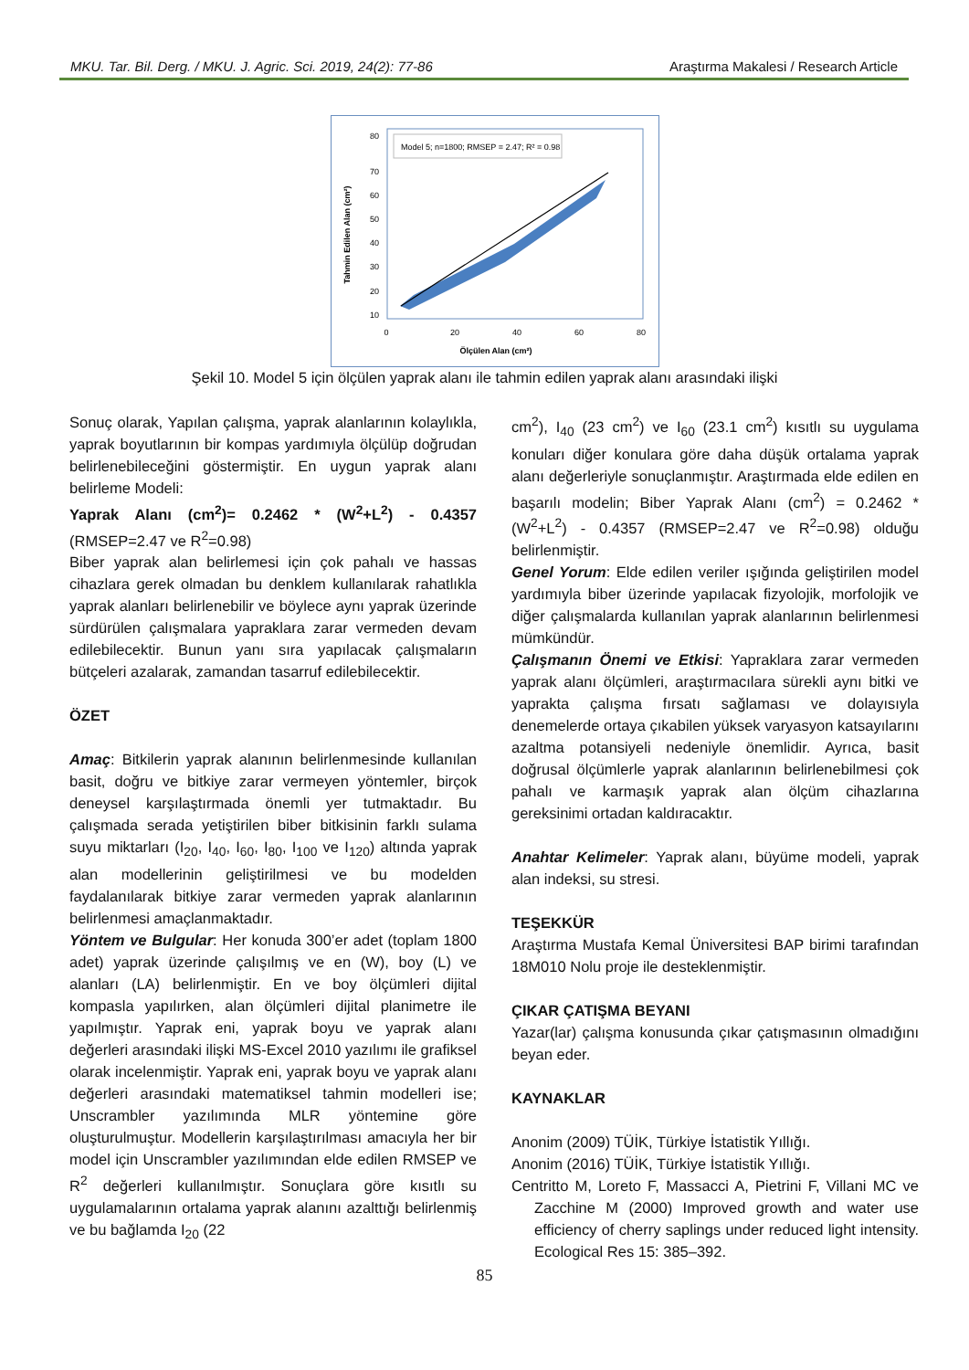MKU. Tar. Bil. Derg. / MKU. J. Agric. Sci. 2019, 24(2): 77-86 Araştırma Makalesi / Research Article
Model 5; n=1800; RMSEP = 2.47; R² = 0.98
80
70
60
50
40
30
20
10
0
20
40
60
80
Ölçülen Alan (cm²)
Tahmin Edilen Alan (cm²)
Şekil 10. Model 5 için ölçülen yaprak alanı ile tahmin edilen yaprak alanı arasındaki ilişki
Sonuç olarak, Yapılan çalışma, yaprak alanlarının kolaylıkla, yaprak boyutlarının bir kompas yardımıyla ölçülüp doğrudan belirlenebileceğini göstermiştir. En uygun yaprak alanı belirleme Modeli:
Yaprak Alanı (cm<sup>2</sup>)= 0.2462 * (W<sup>2</sup>+L<sup>2</sup>) - 0.4357 (RMSEP=2.47 ve R<sup>2</sup>=0.98)
Biber yaprak alan belirlemesi için çok pahalı ve hassas cihazlara gerek olmadan bu denklem kullanılarak rahatlıkla yaprak alanları belirlenebilir ve böylece aynı yaprak üzerinde sürdürülen çalışmalara yapraklara zarar vermeden devam edilebilecektir. Bunun yanı sıra yapılacak çalışmaların bütçeleri azalarak, zamandan tasarruf edilebilecektir.
ÖZET
Amaç: Bitkilerin yaprak alanının belirlenmesinde kullanılan basit, doğru ve bitkiye zarar vermeyen yöntemler, birçok deneysel karşılaştırmada önemli yer tutmaktadır. Bu çalışmada serada yetiştirilen biber bitkisinin farklı sulama suyu miktarları (I<sub>20</sub>, I<sub>40</sub>, I<sub>60</sub>, I<sub>80</sub>, I<sub>100</sub> ve I<sub>120</sub>) altında yaprak alan modellerinin geliştirilmesi ve bu modelden faydalanılarak bitkiye zarar vermeden yaprak alanlarının belirlenmesi amaçlanmaktadır.
Yöntem ve Bulgular: Her konuda 300’er adet (toplam 1800 adet) yaprak üzerinde çalışılmış ve en (W), boy (L) ve alanları (LA) belirlenmiştir. En ve boy ölçümleri dijital kompasla yapılırken, alan ölçümleri dijital planimetre ile yapılmıştır. Yaprak eni, yaprak boyu ve yaprak alanı değerleri arasındaki ilişki MS-Excel 2010 yazılımı ile grafiksel olarak incelenmiştir. Yaprak eni, yaprak boyu ve yaprak alanı değerleri arasındaki matematiksel tahmin modelleri ise; Unscrambler yazılımında MLR yöntemine göre oluşturulmuştur. Modellerin karşılaştırılması amacıyla her bir model için Unscrambler yazılımından elde edilen RMSEP ve R<sup>2</sup> değerleri kullanılmıştır. Sonuçlara göre kısıtlı su uygulamalarının ortalama yaprak alanını azalttığı belirlenmiş ve bu bağlamda I<sub>20</sub> (22
cm<sup>2</sup>), I<sub>40</sub> (23 cm<sup>2</sup>) ve I<sub>60</sub> (23.1 cm<sup>2</sup>) kısıtlı su uygulama konuları diğer konulara göre daha düşük ortalama yaprak alanı değerleriyle sonuçlanmıştır. Araştırmada elde edilen en başarılı modelin; Biber Yaprak Alanı (cm<sup>2</sup>) = 0.2462 * (W<sup>2</sup>+L<sup>2</sup>) - 0.4357 (RMSEP=2.47 ve R<sup>2</sup>=0.98) olduğu belirlenmiştir.
Genel Yorum: Elde edilen veriler ışığında geliştirilen model yardımıyla biber üzerinde yapılacak fizyolojik, morfolojik ve diğer çalışmalarda kullanılan yaprak alanlarının belirlenmesi mümkündür.
Çalışmanın Önemi ve Etkisi: Yapraklara zarar vermeden yaprak alanı ölçümleri, araştırmacılara sürekli aynı bitki ve yaprakta çalışma fırsatı sağlaması ve dolayısıyla denemelerde ortaya çıkabilen yüksek varyasyon katsayılarını azaltma potansiyeli nedeniyle önemlidir. Ayrıca, basit doğrusal ölçümlerle yaprak alanlarının belirlenebilmesi çok pahalı ve karmaşık yaprak alan ölçüm cihazlarına gereksinimi ortadan kaldıracaktır.
Anahtar Kelimeler: Yaprak alanı, büyüme modeli, yaprak alan indeksi, su stresi.
TEŞEKKÜR
Araştırma Mustafa Kemal Üniversitesi BAP birimi tarafından 18M010 Nolu proje ile desteklenmiştir.
ÇIKAR ÇATIŞMA BEYANI
Yazar(lar) çalışma konusunda çıkar çatışmasının olmadığını beyan eder.
KAYNAKLAR
Anonim (2009) TÜİK, Türkiye İstatistik Yıllığı.
Anonim (2016) TÜİK, Türkiye İstatistik Yıllığı.
Centritto M, Loreto F, Massacci A, Pietrini F, Villani MC ve Zacchine M (2000) Improved growth and water use efficiency of cherry saplings under reduced light intensity. Ecological Res 15: 385–392.
85